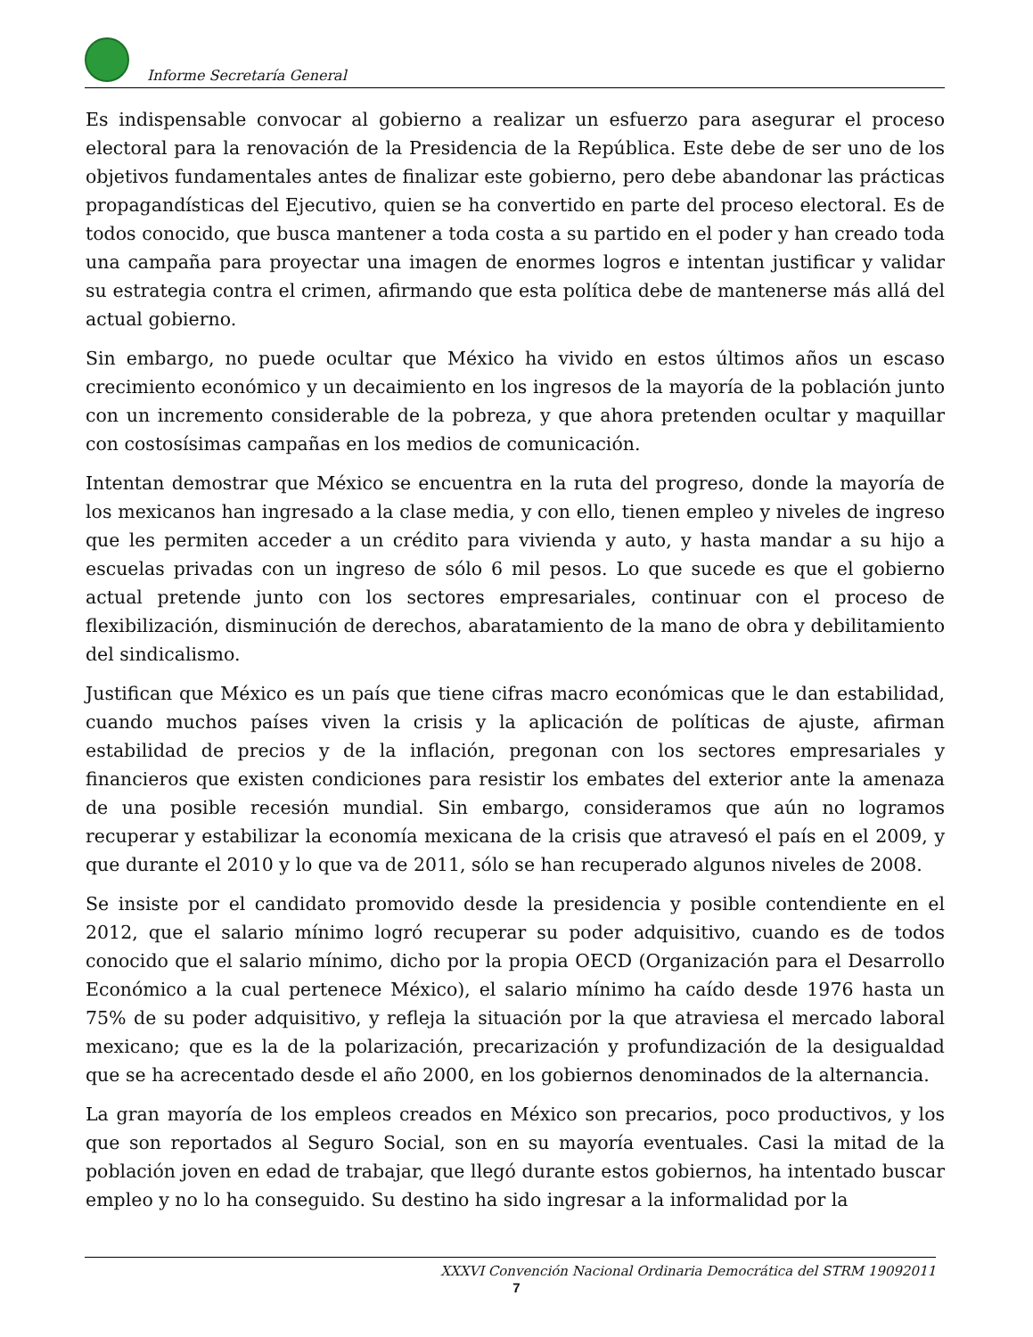Informe Secretaría General
Es indispensable convocar al gobierno a realizar un esfuerzo para asegurar el proceso electoral para la renovación de la Presidencia de la República. Este debe de ser uno de los objetivos fundamentales antes de finalizar este gobierno, pero debe abandonar las prácticas propagandísticas del Ejecutivo, quien se ha convertido en parte del proceso electoral. Es de todos conocido, que busca mantener a toda costa a su partido en el poder y han creado toda una campaña para proyectar una imagen de enormes logros e intentan justificar y validar su estrategia contra el crimen, afirmando que esta política debe de mantenerse más allá del actual gobierno.
Sin embargo, no puede ocultar que México ha vivido en estos últimos años un escaso crecimiento económico y un decaimiento en los ingresos de la mayoría de la población junto con un incremento considerable de la pobreza, y que ahora pretenden ocultar y maquillar con costosísimas campañas en los medios de comunicación.
Intentan demostrar que México se encuentra en la ruta del progreso, donde la mayoría de los mexicanos han ingresado a la clase media, y con ello, tienen empleo y niveles de ingreso que les permiten acceder a un crédito para vivienda y auto, y hasta mandar a su hijo a escuelas privadas con un ingreso de sólo 6 mil pesos. Lo que sucede es que el gobierno actual pretende junto con los sectores empresariales, continuar con el proceso de flexibilización, disminución de derechos, abaratamiento de la mano de obra y debilitamiento del sindicalismo.
Justifican que México es un país que tiene cifras macro económicas que le dan estabilidad, cuando muchos países viven la crisis y la aplicación de políticas de ajuste, afirman estabilidad de precios y de la inflación, pregonan con los sectores empresariales y financieros que existen condiciones para resistir los embates del exterior ante la amenaza de una posible recesión mundial. Sin embargo, consideramos que aún no logramos recuperar y estabilizar la economía mexicana de la crisis que atravesó el país en el 2009, y que durante el 2010 y lo que va de 2011, sólo se han recuperado algunos niveles de 2008.
Se insiste por el candidato promovido desde la presidencia y posible contendiente en el 2012, que el salario mínimo logró recuperar su poder adquisitivo, cuando es de todos conocido que el salario mínimo, dicho por la propia OECD (Organización para el Desarrollo Económico a la cual pertenece México), el salario mínimo ha caído desde 1976 hasta un 75% de su poder adquisitivo, y refleja la situación por la que atraviesa el mercado laboral mexicano; que es la de la polarización, precarización y profundización de la desigualdad que se ha acrecentado desde el año 2000, en los gobiernos denominados de la alternancia.
La gran mayoría de los empleos creados en México son precarios, poco productivos, y los que son reportados al Seguro Social, son en su mayoría eventuales. Casi la mitad de la población joven en edad de trabajar, que llegó durante estos gobiernos, ha intentado buscar empleo y no lo ha conseguido. Su destino ha sido ingresar a la informalidad por la
XXXVI Convención Nacional Ordinaria Democrática del STRM 19092011
7